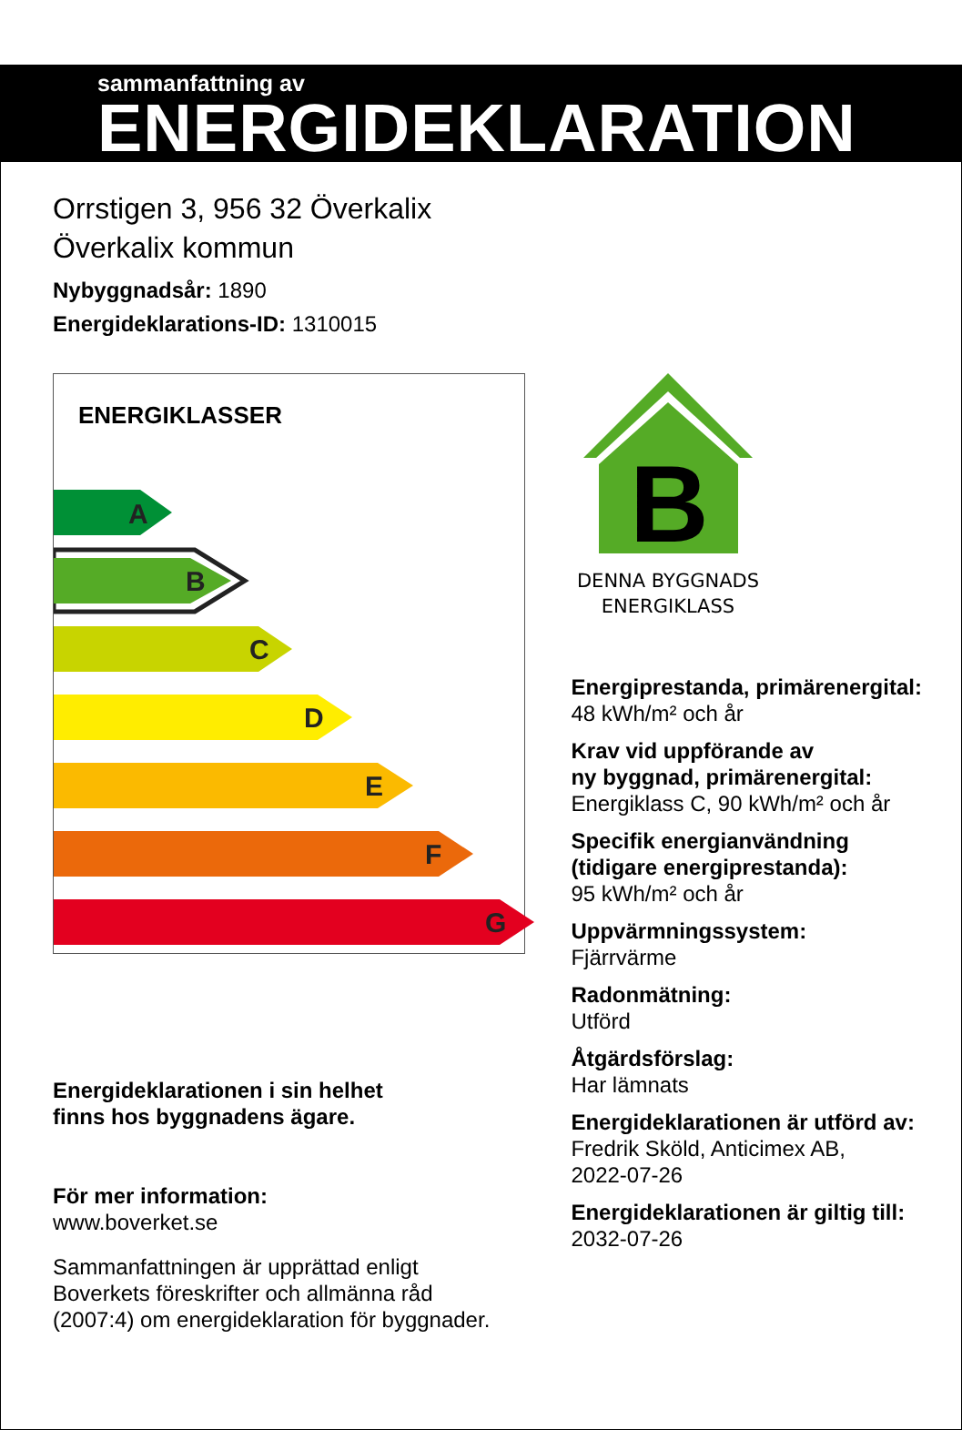sammanfattning av
ENERGIDEKLARATION
Orrstigen 3, 956 32 Överkalix
Överkalix kommun
Nybyggnadsår: 1890
Energideklarations-ID: 1310015
ENERGIKLASSER
A
B
C
D
E
F
G
Energideklarationen i sin helhet
finns hos byggnadens ägare.
För mer information:
www.boverket.se
Sammanfattningen är upprättad enligt
Boverkets föreskrifter och allmänna råd
(2007:4) om energideklaration för byggnader.
B
DENNA BYGGNADS
ENERGIKLASS
Energiprestanda, primärenergital:
48 kWh/m² och år
Krav vid uppförande av
ny byggnad, primärenergital:
Energiklass C, 90 kWh/m² och år
Specifik energianvändning
(tidigare energiprestanda):
95 kWh/m² och år
Uppvärmningssystem:
Fjärrvärme
Radonmätning:
Utförd
Åtgärdsförslag:
Har lämnats
Energideklarationen är utförd av:
Fredrik Sköld, Anticimex AB,
2022-07-26
Energideklarationen är giltig till:
2032-07-26